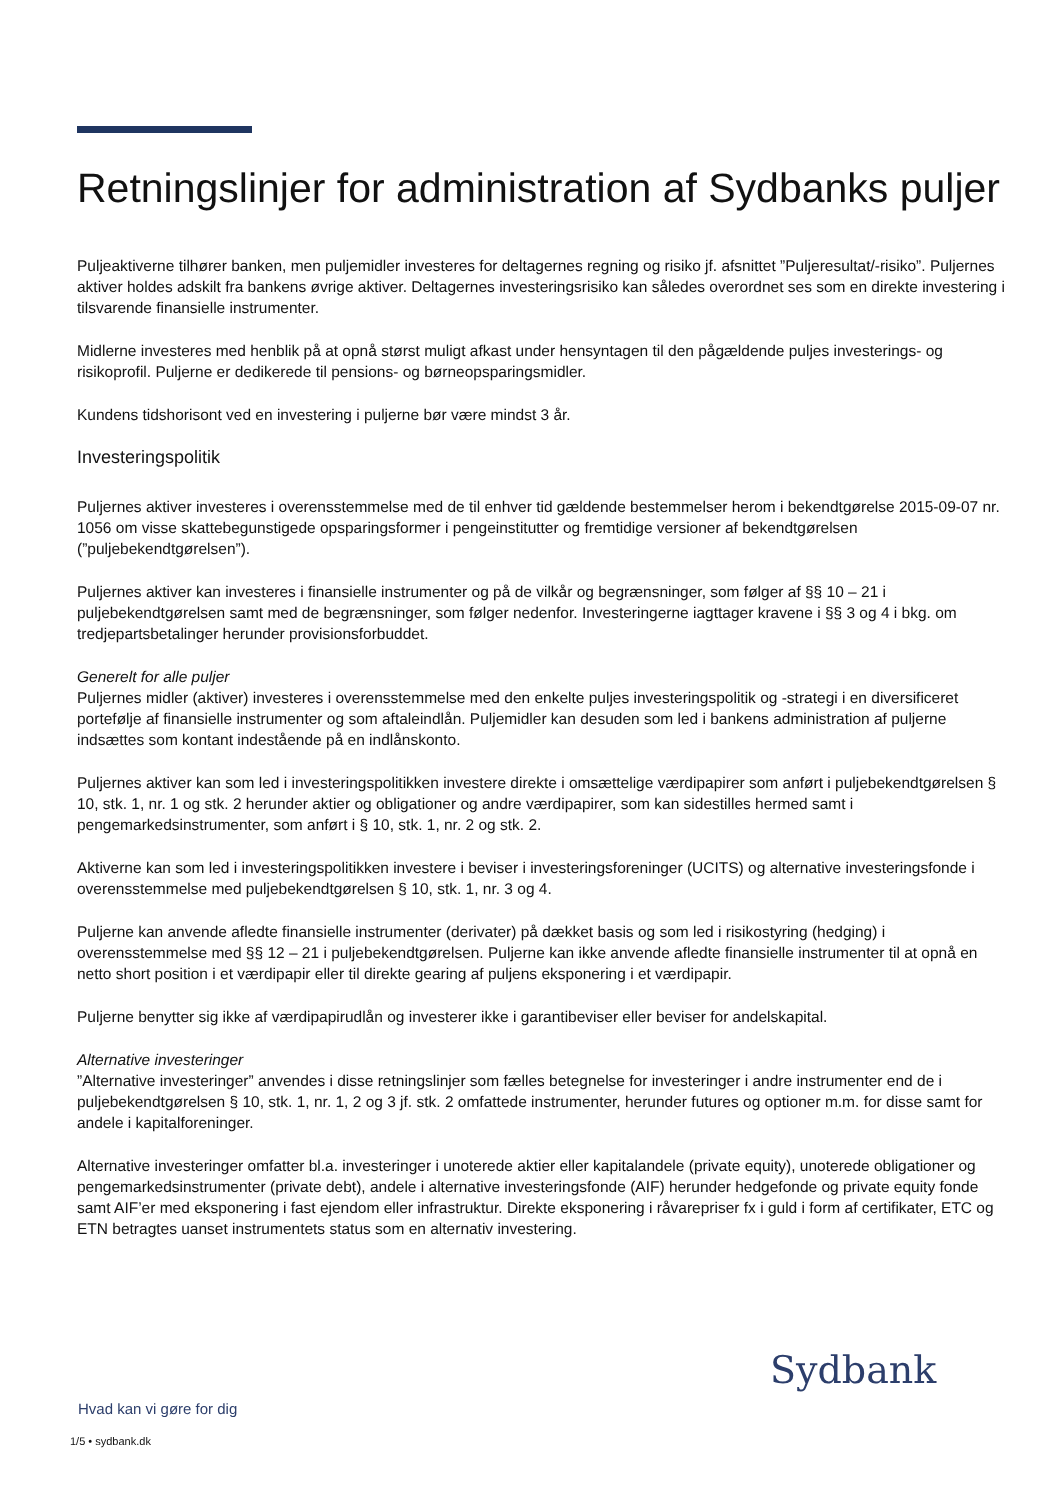Retningslinjer for administration af Sydbanks puljer
Puljeaktiverne tilhører banken, men puljemidler investeres for deltagernes regning og risiko jf. afsnittet ”Puljeresultat/-risiko”. Puljernes aktiver holdes adskilt fra bankens øvrige aktiver. Deltagernes investeringsrisiko kan således overordnet ses som en direkte investering i tilsvarende finansielle instrumenter.
Midlerne investeres med henblik på at opnå størst muligt afkast under hensyntagen til den pågældende puljes investerings- og risikoprofil. Puljerne er dedikerede til pensions- og børneopsparingsmidler.
Kundens tidshorisont ved en investering i puljerne bør være mindst 3 år.
Investeringspolitik
Puljernes aktiver investeres i overensstemmelse med de til enhver tid gældende bestemmelser herom i bekendtgørelse 2015-09-07 nr. 1056 om visse skattebegunstigede opsparingsformer i pengeinstitutter og fremtidige versioner af bekendtgørelsen (”puljebekendtgørelsen”).
Puljernes aktiver kan investeres i finansielle instrumenter og på de vilkår og begrænsninger, som følger af §§ 10 – 21 i puljebekendtgørelsen samt med de begrænsninger, som følger nedenfor. Investeringerne iagttager kravene i §§ 3 og 4 i bkg. om tredjepartsbetalinger herunder provisionsforbuddet.
Generelt for alle puljer
Puljernes midler (aktiver) investeres i overensstemmelse med den enkelte puljes investeringspolitik og -strategi i en diversificeret portefølje af finansielle instrumenter og som aftaleindlån. Puljemidler kan desuden som led i bankens administration af puljerne indsættes som kontant indestående på en indlånskonto.
Puljernes aktiver kan som led i investeringspolitikken investere direkte i omsættelige værdipapirer som anført i puljebekendtgørelsen § 10, stk. 1, nr. 1 og stk. 2 herunder aktier og obligationer og andre værdipapirer, som kan sidestilles hermed samt i pengemarkedsinstrumenter, som anført i § 10, stk. 1, nr. 2 og stk. 2.
Aktiverne kan som led i investeringspolitikken investere i beviser i investeringsforeninger (UCITS) og alternative investeringsfonde i overensstemmelse med puljebekendtgørelsen § 10, stk. 1, nr. 3 og 4.
Puljerne kan anvende afledte finansielle instrumenter (derivater) på dækket basis og som led i risikostyring (hedging) i overensstemmelse med §§ 12 – 21 i puljebekendtgørelsen. Puljerne kan ikke anvende afledte finansielle instrumenter til at opnå en netto short position i et værdipapir eller til direkte gearing af puljens eksponering i et værdipapir.
Puljerne benytter sig ikke af værdipapirudlån og investerer ikke i garantibeviser eller beviser for andelskapital.
Alternative investeringer
”Alternative investeringer” anvendes i disse retningslinjer som fælles betegnelse for investeringer i andre instrumenter end de i puljebekendtgørelsen § 10, stk. 1, nr. 1, 2 og 3 jf. stk. 2 omfattede instrumenter, herunder futures og optioner m.m. for disse samt for andele i kapitalforeninger.
Alternative investeringer omfatter bl.a. investeringer i unoterede aktier eller kapitalandele (private equity), unoterede obligationer og pengemarkedsinstrumenter (private debt), andele i alternative investeringsfonde (AIF) herunder hedgefonde og private equity fonde samt AIF’er med eksponering i fast ejendom eller infrastruktur. Direkte eksponering i råvarepriser fx i guld i form af certifikater, ETC og ETN betragtes uanset instrumentets status som en alternativ investering.
Sydbank
Hvad kan vi gøre for dig
1/5 • sydbank.dk